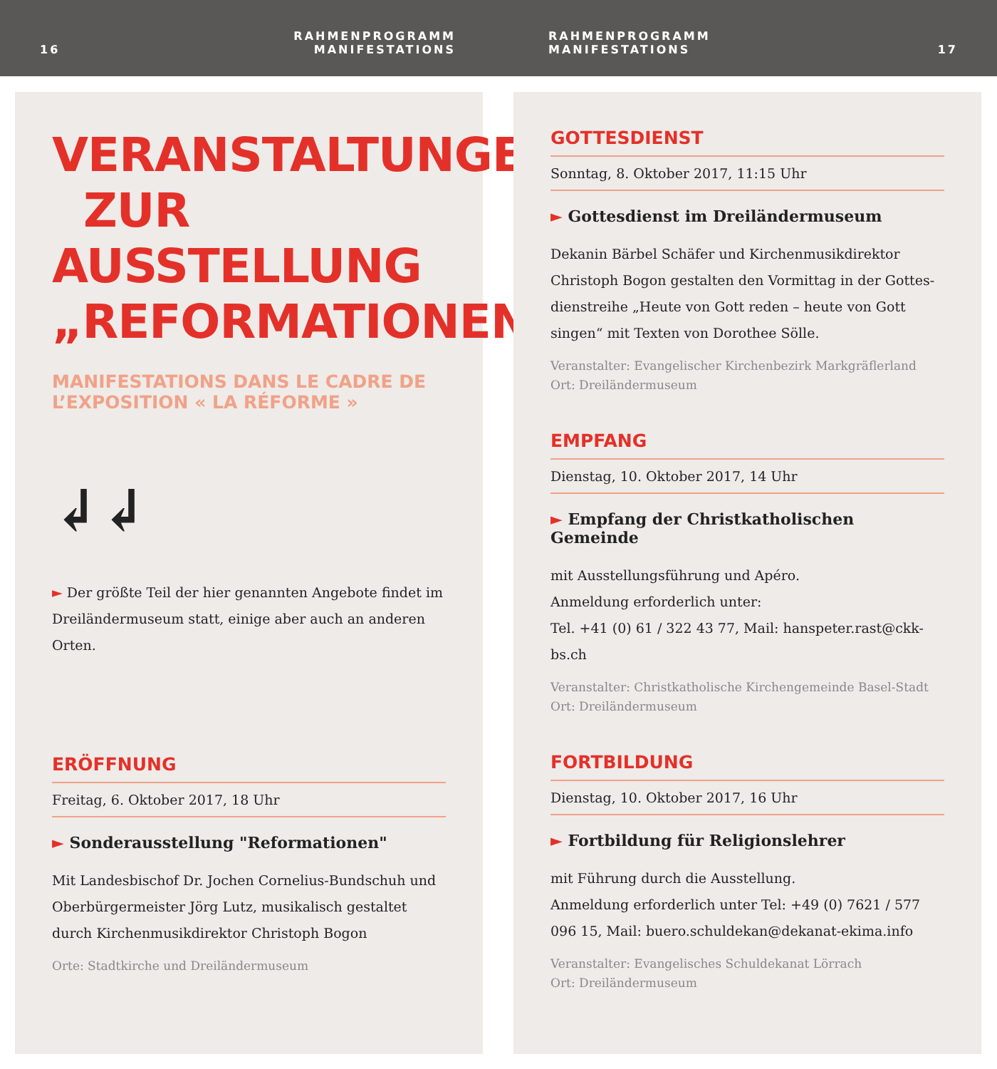16 RAHMENPROGRAMM
MANIFESTATIONS
RAHMENPROGRAMM
MANIFESTATIONS 17
VERANSTALTUNGEN
ZUR AUSSTELLUNG
„REFORMATIONEN“
MANIFESTATIONS DANS LE CADRE DE
L’EXPOSITION « LA RÉFORME »
↲↲
► Der größte Teil der hier genannten Angebote findet im Dreiländermuseum statt, einige aber auch an anderen Orten.
ERÖFFNUNG
Freitag, 6. Oktober 2017, 18 Uhr
► Sonderausstellung "Reformationen"
Mit Landesbischof Dr. Jochen Cornelius-Bundschuh und Oberbürgermeister Jörg Lutz, musikalisch gestaltet durch Kirchenmusikdirektor Christoph Bogon
Orte: Stadtkirche und Dreiländermuseum
GOTTESDIENST
Sonntag, 8. Oktober 2017, 11:15 Uhr
► Gottesdienst im Dreiländermuseum
Dekanin Bärbel Schäfer und Kirchenmusikdirektor Christoph Bogon gestalten den Vormittag in der Gottes­dienstreihe „Heute von Gott reden – heute von Gott singen“ mit Texten von Dorothee Sölle.
Veranstalter: Evangelischer Kirchenbezirk Markgräflerland
Ort: Dreiländermuseum
EMPFANG
Dienstag, 10. Oktober 2017, 14 Uhr
► Empfang der Christkatholischen Gemeinde
mit Ausstellungsführung und Apéro.
Anmeldung erforderlich unter:
Tel. +41 (0) 61 / 322 43 77, Mail: hanspeter.rast@ckk-bs.ch
Veranstalter: Christkatholische Kirchengemeinde Basel-Stadt
Ort: Dreiländermuseum
FORTBILDUNG
Dienstag, 10. Oktober 2017, 16 Uhr
► Fortbildung für Religionslehrer
mit Führung durch die Ausstellung.
Anmeldung erforderlich unter Tel: +49 (0) 7621 / 577 096 15, Mail: buero.schuldekan@dekanat-ekima.info
Veranstalter: Evangelisches Schuldekanat Lörrach
Ort: Dreiländermuseum